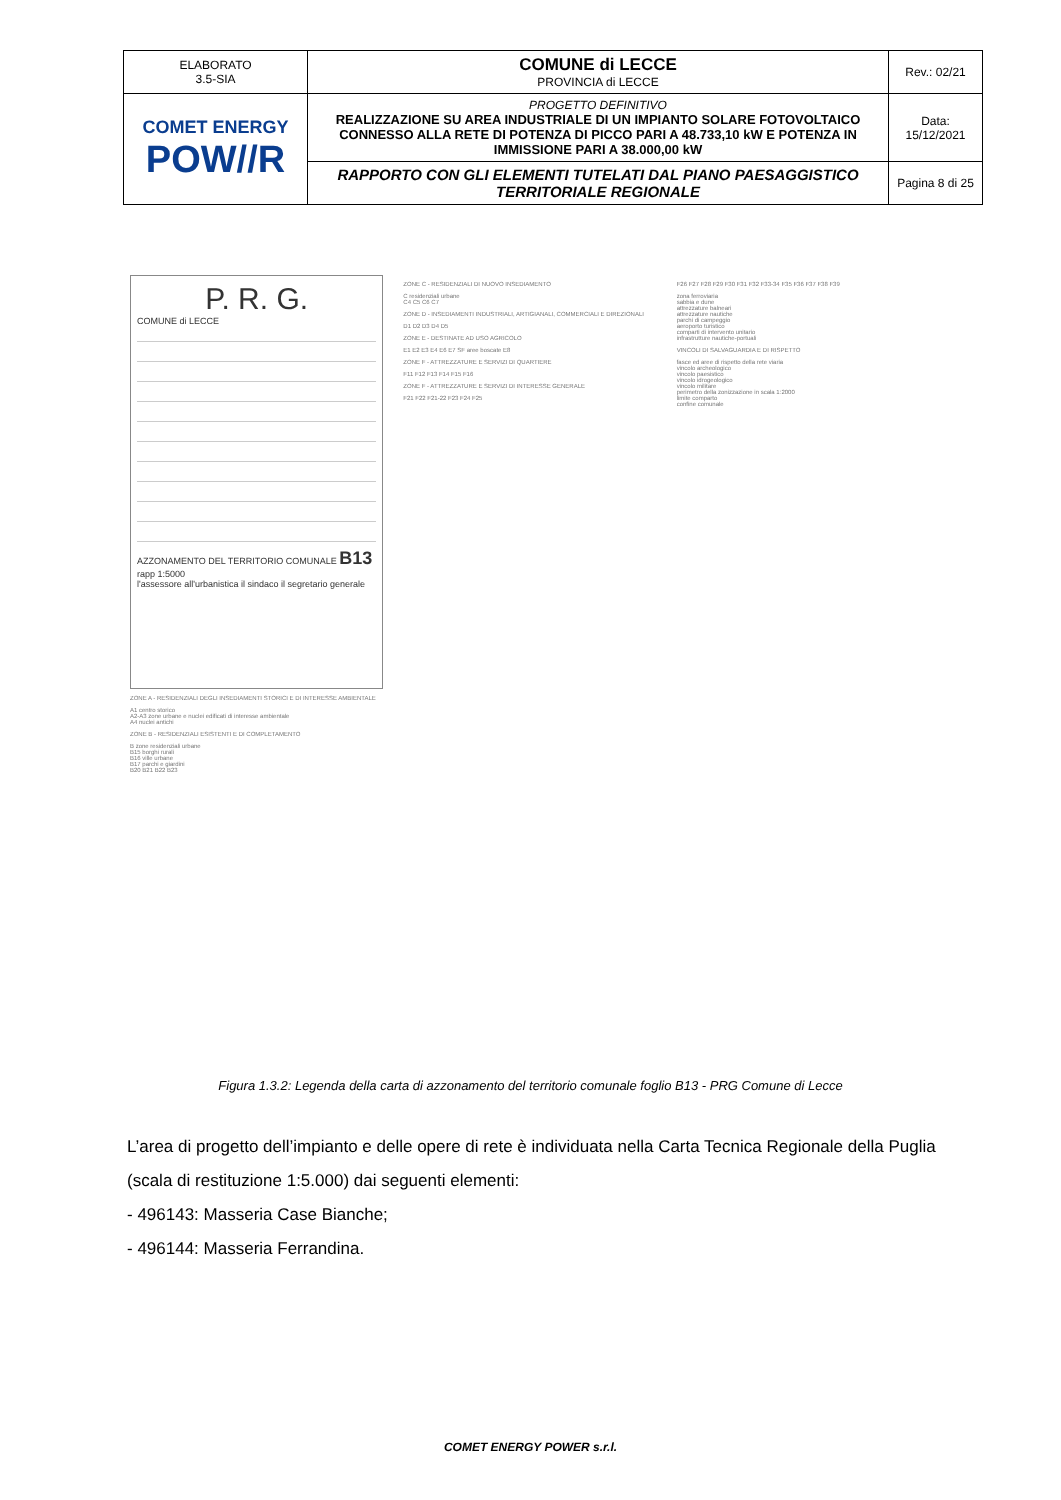| ELABORATO 3.5-SIA | COMUNE di LECCE PROVINCIA di LECCE | Rev.: 02/21 |
| COMET ENERGY POW//R | PROGETTO DEFINITIVO REALIZZAZIONE SU AREA INDUSTRIALE DI UN IMPIANTO SOLARE FOTOVOLTAICO CONNESSO ALLA RETE DI POTENZA DI PICCO PARI A 48.733,10 kW E POTENZA IN IMMISSIONE PARI A 38.000,00 kW | Data: 15/12/2021 |
| | RAPPORTO CON GLI ELEMENTI TUTELATI DAL PIANO PAESAGGISTICO TERRITORIALE REGIONALE | Pagina 8 di 25 |
P. R. G.
COMUNE di LECCE
AZZONAMENTO DEL TERRITORIO COMUNALE B13
rapp 1:5000
l'assessore all'urbanistica il sindaco il segretario generale
ZONE A - RESIDENZIALI DEGLI INSEDIAMENTI STORICI E DI INTERESSE AMBIENTALE
A1 centro storico
A2-A3 zone urbane e nuclei edificati di interesse ambientale
A4 nuclei antichi
ZONE B - RESIDENZIALI ESISTENTI E DI COMPLETAMENTO
B zone residenziali urbane
B15 borghi rurali
B16 ville urbane
B17 parchi e giardini
B20 B21 B22 B23
ZONE C - RESIDENZIALI DI NUOVO INSEDIAMENTO
C residenziali urbane
C4 C5 C6 C7
ZONE D - INSEDIAMENTI INDUSTRIALI, ARTIGIANALI, COMMERCIALI E DIREZIONALI
D1 D2 D3 D4 D5
ZONE E - DESTINATE AD USO AGRICOLO
E1 E2 E3 E4 E6 E7 SF aree boscate E8
ZONE F - ATTREZZATURE E SERVIZI DI QUARTIERE
F11 F12 F13 F14 F15 F16
ZONE F - ATTREZZATURE E SERVIZI DI INTERESSE GENERALE
F21 F22 F21-22 F23 F24 F25
F26 F27 F28 F29 F30 F31 F32 F33-34 F35 F36 F37 F38 F39
zona ferroviaria
sabbia e dune
attrezzature balneari
attrezzature nautiche
parchi di campeggio
aeroporto turistico
comparti di intervento unitario
infrastrutture nautiche-portuali
VINCOLI DI SALVAGUARDIA E DI RISPETTO
fasce ed aree di rispetto della rete viaria
vincolo archeologico
vincolo paesistico
vincolo idrogeologico
vincolo militare
perimetro della zonizzazione in scala 1:2000
limite comparto
confine comunale
Figura 1.3.2: Legenda della carta di azzonamento del territorio comunale foglio B13 - PRG Comune di Lecce
L’area di progetto dell’impianto e delle opere di rete è individuata nella Carta Tecnica Regionale della Puglia (scala di restituzione 1:5.000) dai seguenti elementi:
- 496143: Masseria Case Bianche;
- 496144: Masseria Ferrandina.
COMET ENERGY POWER s.r.l.